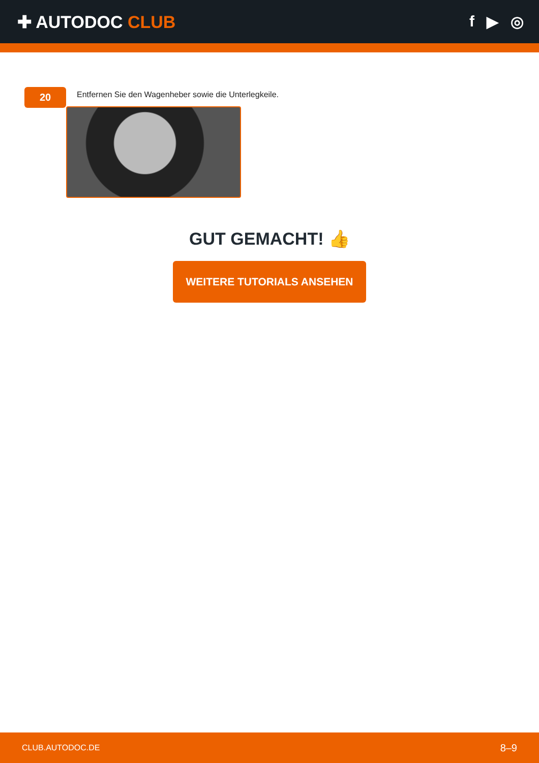✚ AUTODOC CLUB f ▶ ◎
20
Entfernen Sie den Wagenheber sowie die Unterlegkeile.
GUT GEMACHT! 👍
WEITERE TUTORIALS ANSEHEN
CLUB.AUTODOC.DE 8–9